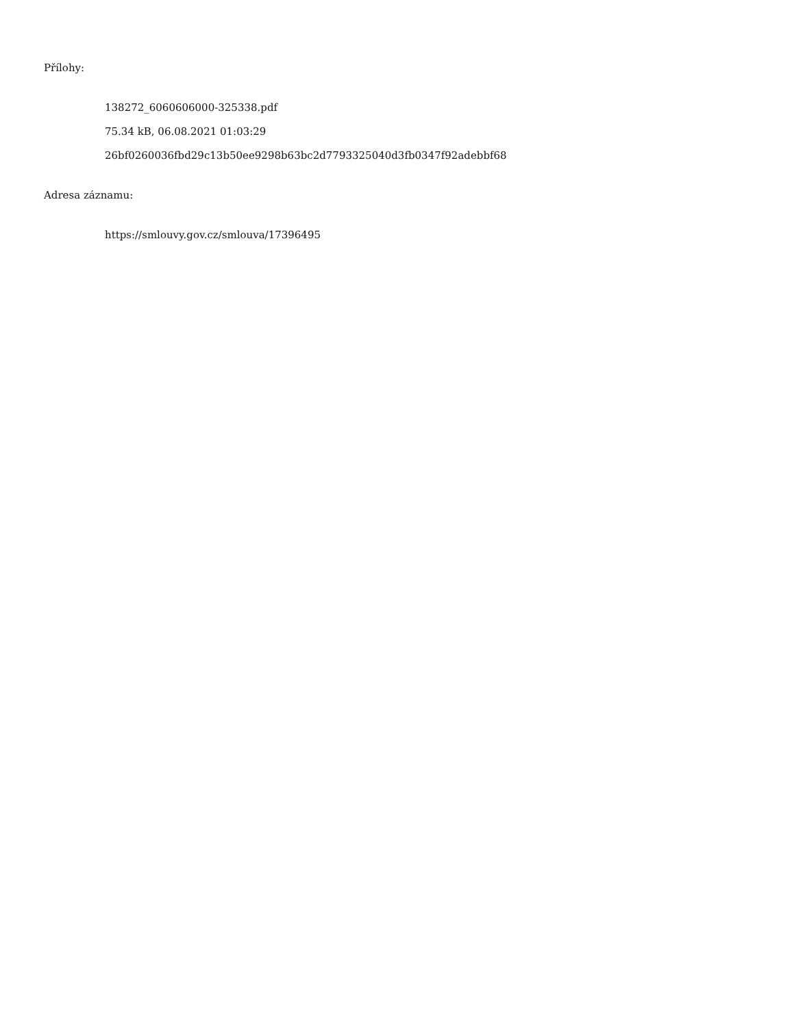Přílohy:
138272_6060606000-325338.pdf
75.34 kB, 06.08.2021 01:03:29
26bf0260036fbd29c13b50ee9298b63bc2d7793325040d3fb0347f92adebbf68
Adresa záznamu:
https://smlouvy.gov.cz/smlouva/17396495